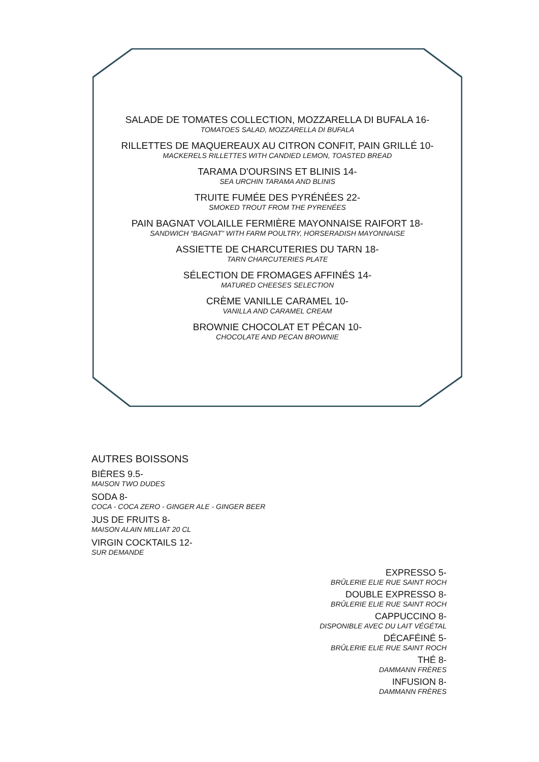SALADE DE TOMATES COLLECTION, MOZZARELLA DI BUFALA 16-
TOMATOES SALAD, MOZZARELLA DI BUFALA
RILLETTES DE MAQUEREAUX AU CITRON CONFIT, PAIN GRILLÉ 10-
MACKERELS RILLETTES WITH CANDIED LEMON, TOASTED BREAD
TARAMA D'OURSINS ET BLINIS 14-
SEA URCHIN TARAMA AND BLINIS
TRUITE FUMÉE DES PYRÉNÉES 22-
SMOKED TROUT FROM THE PYRENÉES
PAIN BAGNAT VOLAILLE FERMIÈRE MAYONNAISE RAIFORT 18-
SANDWICH “BAGNAT” WITH FARM POULTRY, HORSERADISH MAYONNAISE
ASSIETTE DE CHARCUTERIES DU TARN 18-
TARN CHARCUTERIES PLATE
SÉLECTION DE FROMAGES AFFINÉS 14-
MATURED CHEESES SELECTION
CRÈME VANILLE CARAMEL 10-
VANILLA AND CARAMEL CREAM
BROWNIE CHOCOLAT ET PÉCAN 10-
CHOCOLATE AND PECAN BROWNIE
AUTRES BOISSONS
BIÈRES 9.5-
MAISON TWO DUDES
SODA 8-
COCA - COCA ZERO - GINGER ALE - GINGER BEER
JUS DE FRUITS 8-
MAISON ALAIN MILLIAT 20 CL
VIRGIN COCKTAILS 12-
SUR DEMANDE
EXPRESSO 5-
BRÛLERIE ELIE RUE SAINT ROCH
DOUBLE EXPRESSO 8-
BRÛLERIE ELIE RUE SAINT ROCH
CAPPUCCINO 8-
DISPONIBLE AVEC DU LAIT VÉGÉTAL
DÉCAFÉINÉ 5-
BRÛLERIE ELIE RUE SAINT ROCH
THÉ 8-
DAMMANN FRÈRES
INFUSION 8-
DAMMANN FRÈRES